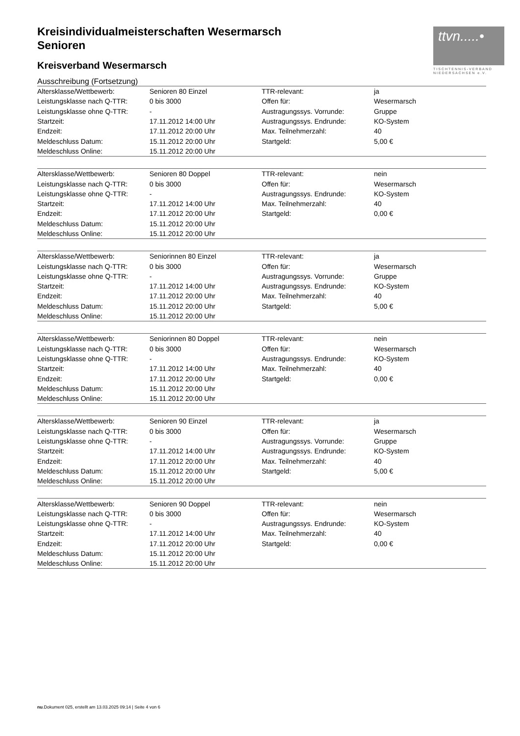ttvn.....•
TISCHTENNIS-VERBAND
NIEDERSACHSEN e.V.
Kreisindividualmeisterschaften Wesermarsch
Senioren
Kreisverband Wesermarsch
Ausschreibung (Fortsetzung)
| Altersklasse/Wettbewerb: | Senioren 80 Einzel | TTR-relevant: | ja |
| Leistungsklasse nach Q-TTR: | 0 bis 3000 | Offen für: | Wesermarsch |
| Leistungsklasse ohne Q-TTR: | - | Austragungssys. Vorrunde: | Gruppe |
| Startzeit: | 17.11.2012 14:00 Uhr | Austragungssys. Endrunde: | KO-System |
| Endzeit: | 17.11.2012 20:00 Uhr | Max. Teilnehmerzahl: | 40 |
| Meldeschluss Datum: | 15.11.2012 20:00 Uhr | Startgeld: | 5,00 € |
| Meldeschluss Online: | 15.11.2012 20:00 Uhr | | |
| Altersklasse/Wettbewerb: | Senioren 80 Doppel | TTR-relevant: | nein |
| Leistungsklasse nach Q-TTR: | 0 bis 3000 | Offen für: | Wesermarsch |
| Leistungsklasse ohne Q-TTR: | - | Austragungssys. Endrunde: | KO-System |
| Startzeit: | 17.11.2012 14:00 Uhr | Max. Teilnehmerzahl: | 40 |
| Endzeit: | 17.11.2012 20:00 Uhr | Startgeld: | 0,00 € |
| Meldeschluss Datum: | 15.11.2012 20:00 Uhr | | |
| Meldeschluss Online: | 15.11.2012 20:00 Uhr | | |
| Altersklasse/Wettbewerb: | Seniorinnen 80 Einzel | TTR-relevant: | ja |
| Leistungsklasse nach Q-TTR: | 0 bis 3000 | Offen für: | Wesermarsch |
| Leistungsklasse ohne Q-TTR: | - | Austragungssys. Vorrunde: | Gruppe |
| Startzeit: | 17.11.2012 14:00 Uhr | Austragungssys. Endrunde: | KO-System |
| Endzeit: | 17.11.2012 20:00 Uhr | Max. Teilnehmerzahl: | 40 |
| Meldeschluss Datum: | 15.11.2012 20:00 Uhr | Startgeld: | 5,00 € |
| Meldeschluss Online: | 15.11.2012 20:00 Uhr | | |
| Altersklasse/Wettbewerb: | Seniorinnen 80 Doppel | TTR-relevant: | nein |
| Leistungsklasse nach Q-TTR: | 0 bis 3000 | Offen für: | Wesermarsch |
| Leistungsklasse ohne Q-TTR: | - | Austragungssys. Endrunde: | KO-System |
| Startzeit: | 17.11.2012 14:00 Uhr | Max. Teilnehmerzahl: | 40 |
| Endzeit: | 17.11.2012 20:00 Uhr | Startgeld: | 0,00 € |
| Meldeschluss Datum: | 15.11.2012 20:00 Uhr | | |
| Meldeschluss Online: | 15.11.2012 20:00 Uhr | | |
| Altersklasse/Wettbewerb: | Senioren 90 Einzel | TTR-relevant: | ja |
| Leistungsklasse nach Q-TTR: | 0 bis 3000 | Offen für: | Wesermarsch |
| Leistungsklasse ohne Q-TTR: | - | Austragungssys. Vorrunde: | Gruppe |
| Startzeit: | 17.11.2012 14:00 Uhr | Austragungssys. Endrunde: | KO-System |
| Endzeit: | 17.11.2012 20:00 Uhr | Max. Teilnehmerzahl: | 40 |
| Meldeschluss Datum: | 15.11.2012 20:00 Uhr | Startgeld: | 5,00 € |
| Meldeschluss Online: | 15.11.2012 20:00 Uhr | | |
| Altersklasse/Wettbewerb: | Senioren 90 Doppel | TTR-relevant: | nein |
| Leistungsklasse nach Q-TTR: | 0 bis 3000 | Offen für: | Wesermarsch |
| Leistungsklasse ohne Q-TTR: | - | Austragungssys. Endrunde: | KO-System |
| Startzeit: | 17.11.2012 14:00 Uhr | Max. Teilnehmerzahl: | 40 |
| Endzeit: | 17.11.2012 20:00 Uhr | Startgeld: | 0,00 € |
| Meldeschluss Datum: | 15.11.2012 20:00 Uhr | | |
| Meldeschluss Online: | 15.11.2012 20:00 Uhr | | |
nu.Dokument 025, erstellt am 13.03.2025 09:14 | Seite 4 von 6